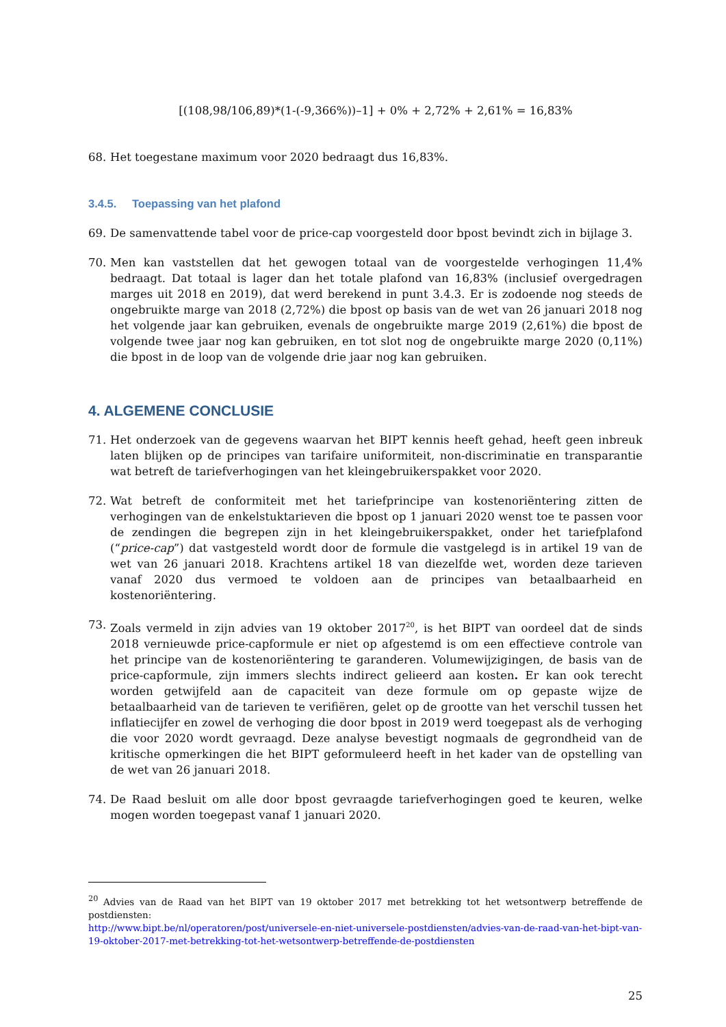[(108,98/106,89)*(1-(-9,366%))–1] + 0% + 2,72% + 2,61% = 16,83%
68. Het toegestane maximum voor 2020 bedraagt dus 16,83%.
3.4.5. Toepassing van het plafond
69. De samenvattende tabel voor de price-cap voorgesteld door bpost bevindt zich in bijlage 3.
70. Men kan vaststellen dat het gewogen totaal van de voorgestelde verhogingen 11,4% bedraagt. Dat totaal is lager dan het totale plafond van 16,83% (inclusief overgedragen marges uit 2018 en 2019), dat werd berekend in punt 3.4.3. Er is zodoende nog steeds de ongebruikte marge van 2018 (2,72%) die bpost op basis van de wet van 26 januari 2018 nog het volgende jaar kan gebruiken, evenals de ongebruikte marge 2019 (2,61%) die bpost de volgende twee jaar nog kan gebruiken, en tot slot nog de ongebruikte marge 2020 (0,11%) die bpost in de loop van de volgende drie jaar nog kan gebruiken.
4. ALGEMENE CONCLUSIE
71. Het onderzoek van de gegevens waarvan het BIPT kennis heeft gehad, heeft geen inbreuk laten blijken op de principes van tarifaire uniformiteit, non-discriminatie en transparantie wat betreft de tariefverhogingen van het kleingebruikerspakket voor 2020.
72. Wat betreft de conformiteit met het tariefprincipe van kostenoriëntering zitten de verhogingen van de enkelstuktarieven die bpost op 1 januari 2020 wenst toe te passen voor de zendingen die begrepen zijn in het kleingebruikerspakket, onder het tariefplafond (“price-cap”) dat vastgesteld wordt door de formule die vastgelegd is in artikel 19 van de wet van 26 januari 2018. Krachtens artikel 18 van diezelfde wet, worden deze tarieven vanaf 2020 dus vermoed te voldoen aan de principes van betaalbaarheid en kostenoriëntering.
73. Zoals vermeld in zijn advies van 19 oktober 2017<sup>20</sup>, is het BIPT van oordeel dat de sinds 2018 vernieuwde price-capformule er niet op afgestemd is om een effectieve controle van het principe van de kostenoriëntering te garanderen. Volumewijzigingen, de basis van de price-capformule, zijn immers slechts indirect gelieerd aan kosten. Er kan ook terecht worden getwijfeld aan de capaciteit van deze formule om op gepaste wijze de betaalbaarheid van de tarieven te verifiëren, gelet op de grootte van het verschil tussen het inflatiecijfer en zowel de verhoging die door bpost in 2019 werd toegepast als de verhoging die voor 2020 wordt gevraagd. Deze analyse bevestigt nogmaals de gegrondheid van de kritische opmerkingen die het BIPT geformuleerd heeft in het kader van de opstelling van de wet van 26 januari 2018.
74. De Raad besluit om alle door bpost gevraagde tariefverhogingen goed te keuren, welke mogen worden toegepast vanaf 1 januari 2020.
<sup>20</sup> Advies van de Raad van het BIPT van 19 oktober 2017 met betrekking tot het wetsontwerp betreffende de postdiensten:
http://www.bipt.be/nl/operatoren/post/universele-en-niet-universele-postdiensten/advies-van-de-raad-van-het-bipt-van-19-oktober-2017-met-betrekking-tot-het-wetsontwerp-betreffende-de-postdiensten
25